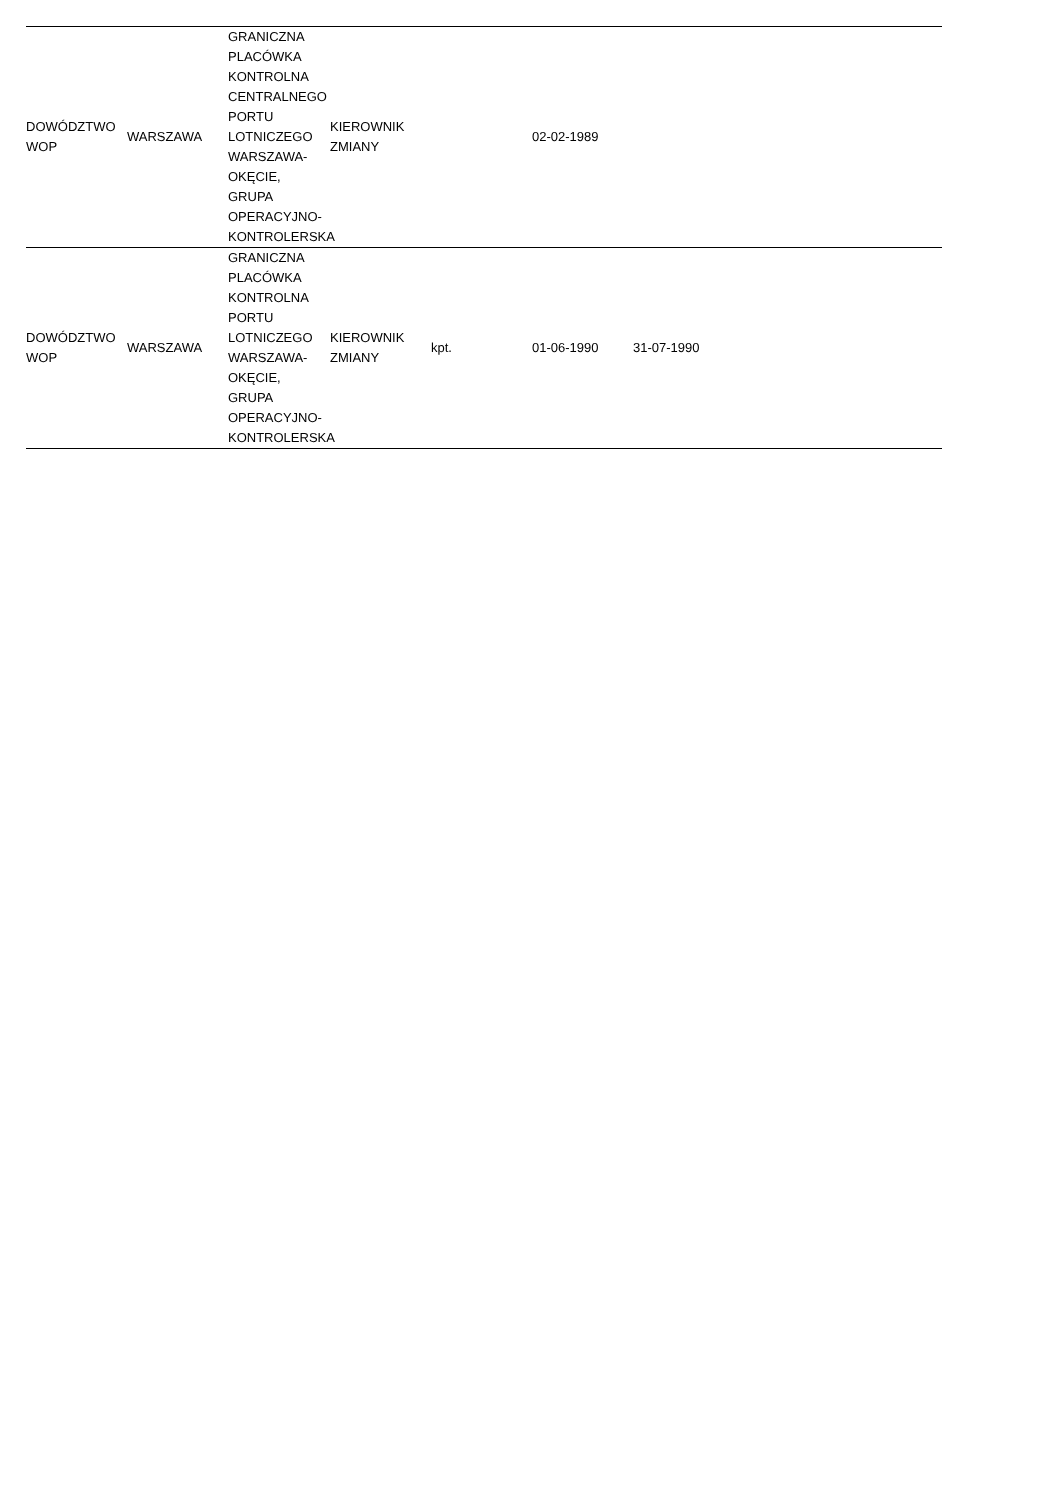| DOWÓDZTWO WOP | WARSZAWA | GRANICZNA PLACÓWKA KONTROLNA CENTRALNEGO PORTU LOTNICZEGO WARSZAWA-OKĘCIE, GRUPA OPERACYJNO-KONTROLERSKA | KIEROWNIK ZMIANY | | 02-02-1989 | | |
| DOWÓDZTWO WOP | WARSZAWA | GRANICZNA PLACÓWKA KONTROLNA PORTU LOTNICZEGO WARSZAWA-OKĘCIE, GRUPA OPERACYJNO-KONTROLERSKA | KIEROWNIK ZMIANY | kpt. | 01-06-1990 | 31-07-1990 | |